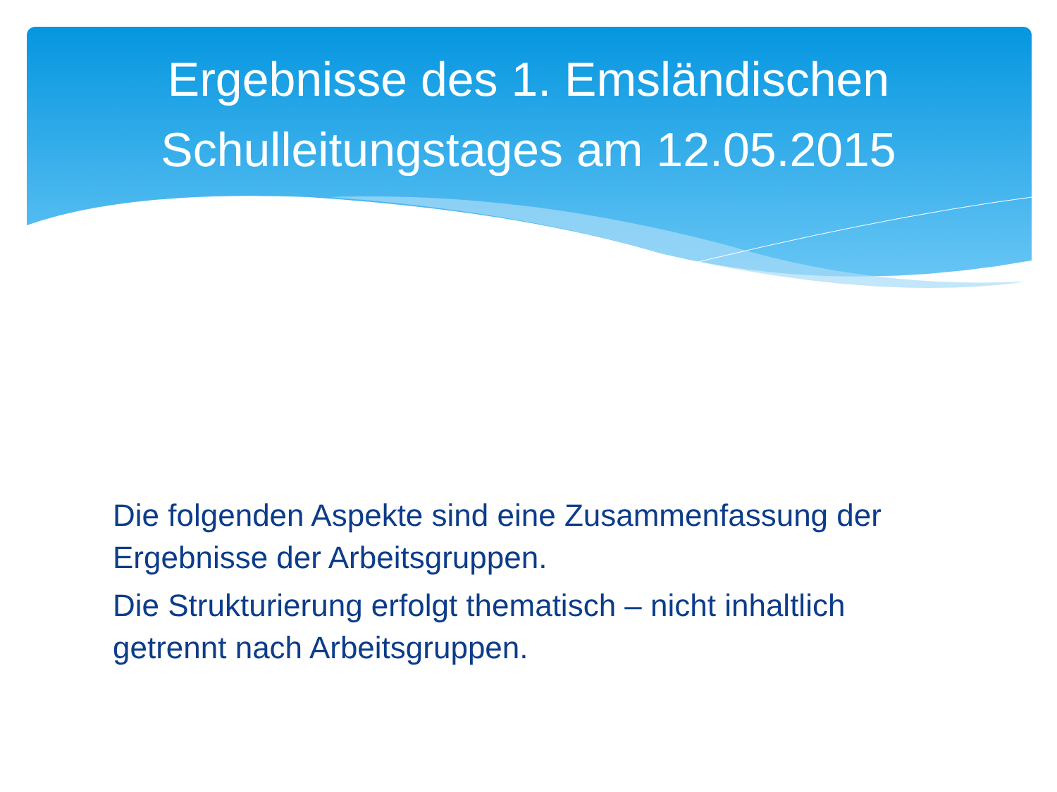Ergebnisse des 1. Emsländischen
Schulleitungstages am 12.05.2015
Die folgenden Aspekte sind eine Zusammenfassung der Ergebnisse der Arbeitsgruppen.
Die Strukturierung erfolgt thematisch – nicht inhaltlich getrennt nach Arbeitsgruppen.